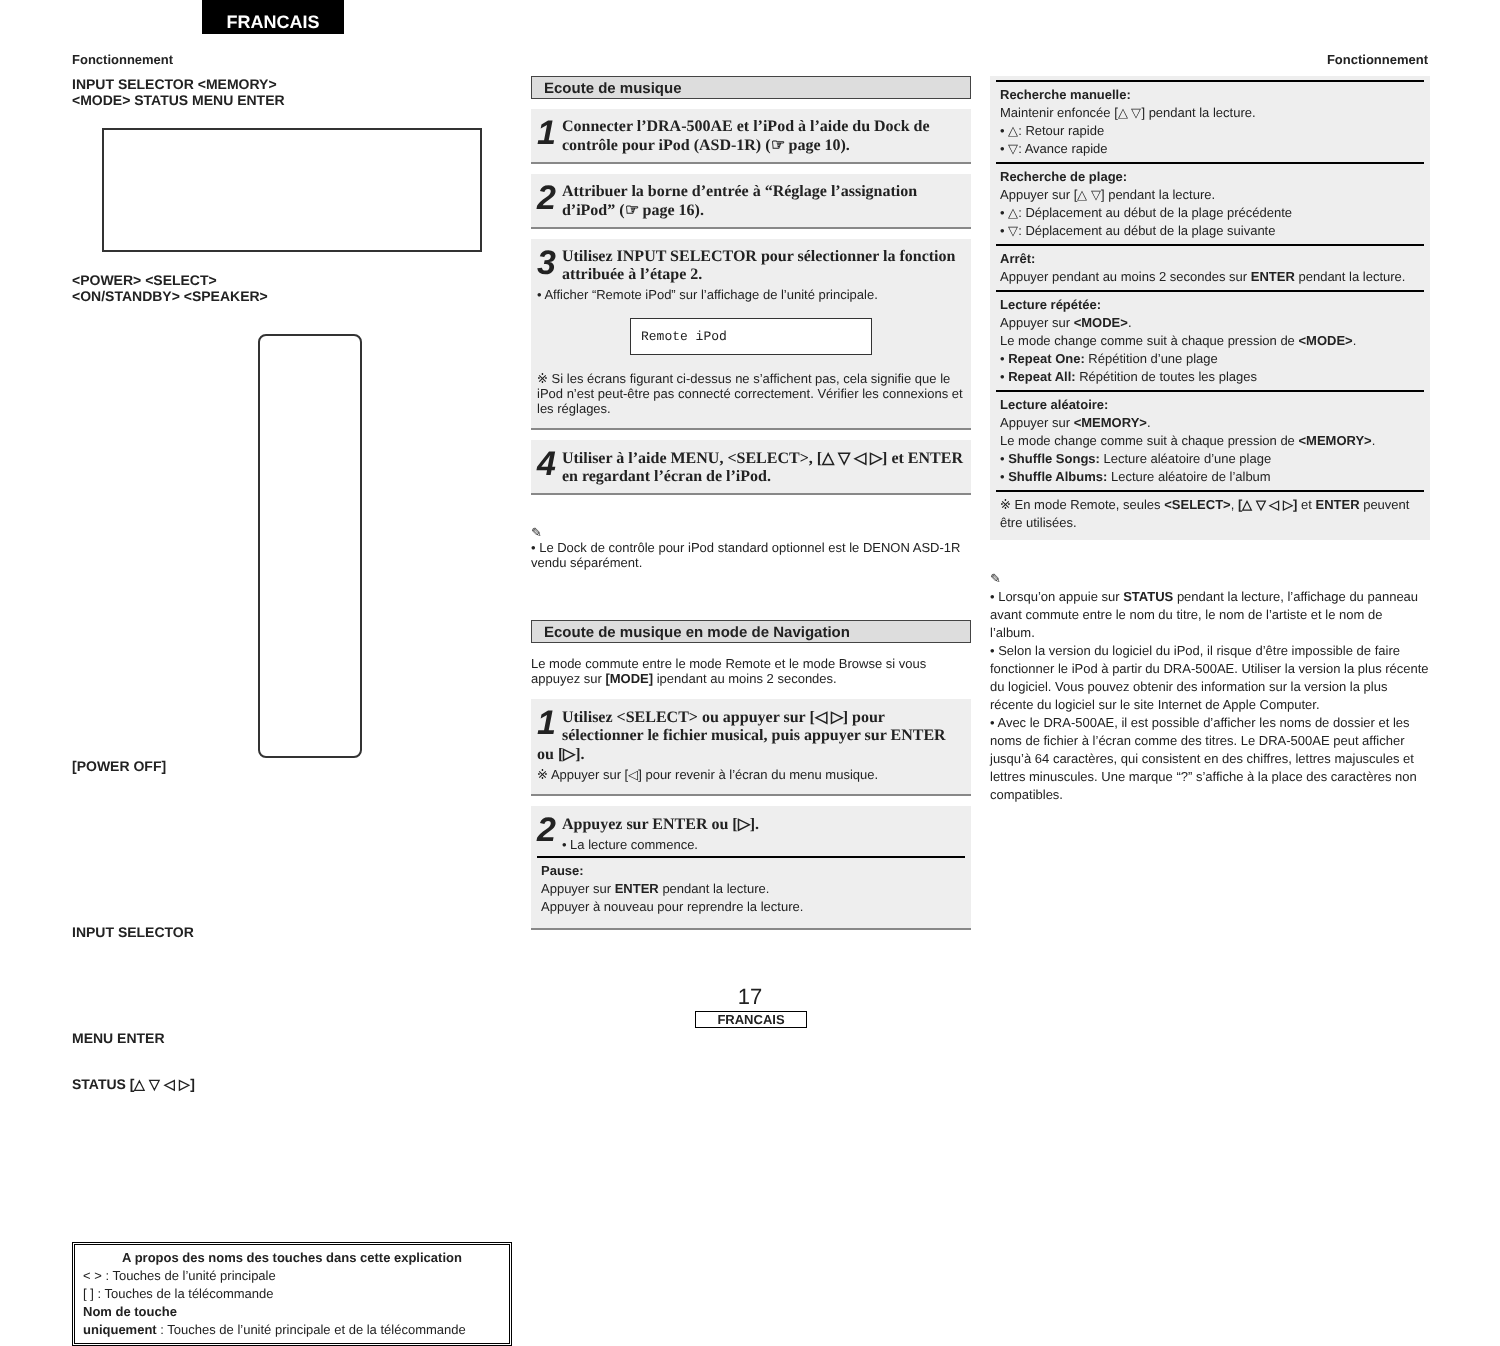FRANCAIS
Fonctionnement Fonctionnement
INPUT SELECTOR <MEMORY>
<MODE> STATUS MENU ENTER
<POWER> <SELECT>
<ON/STANDBY> <SPEAKER>
[POWER OFF]
INPUT SELECTOR
MENU ENTER
STATUS [△ ▽ ◁ ▷]
A propos des noms des touches dans cette explication
< > : Touches de l’unité principale
[ ] : Touches de la télécommande
Nom de touche
uniquement : Touches de l’unité principale et de la télécommande
Ecoute de musique
1 Connecter l’DRA-500AE et l’iPod à l’aide du Dock de contrôle pour iPod (ASD-1R) (☞ page 10).
2 Attribuer la borne d’entrée à “Réglage l’assignation d’iPod” (☞ page 16).
3 Utilisez INPUT SELECTOR pour sélectionner la fonction attribuée à l’étape 2.
• Afficher “Remote iPod” sur l’affichage de l’unité principale.
Remote iPod
※ Si les écrans figurant ci-dessus ne s’affichent pas, cela signifie que le iPod n’est peut-être pas connecté correctement. Vérifier les connexions et les réglages.
4 Utiliser à l’aide MENU, <SELECT>, [△ ▽ ◁ ▷] et ENTER en regardant l’écran de l’iPod.
✎
• Le Dock de contrôle pour iPod standard optionnel est le DENON ASD-1R vendu séparément.
Ecoute de musique en mode de Navigation
Le mode commute entre le mode Remote et le mode Browse si vous appuyez sur [MODE] ipendant au moins 2 secondes.
1 Utilisez <SELECT> ou appuyer sur [◁ ▷] pour sélectionner le fichier musical, puis appuyer sur ENTER ou [▷].
※ Appuyer sur [◁] pour revenir à l’écran du menu musique.
2 Appuyez sur ENTER ou [▷].
• La lecture commence.
Pause:
Appuyer sur ENTER pendant la lecture.
Appuyer à nouveau pour reprendre la lecture.
Recherche manuelle:
Maintenir enfoncée [△ ▽] pendant la lecture.
• △: Retour rapide
• ▽: Avance rapide
Recherche de plage:
Appuyer sur [△ ▽] pendant la lecture.
• △: Déplacement au début de la plage précédente
• ▽: Déplacement au début de la plage suivante
Arrêt:
Appuyer pendant au moins 2 secondes sur ENTER pendant la lecture.
Lecture répétée:
Appuyer sur <MODE>.
Le mode change comme suit à chaque pression de <MODE>.
• Repeat One: Répétition d’une plage
• Repeat All: Répétition de toutes les plages
Lecture aléatoire:
Appuyer sur <MEMORY>.
Le mode change comme suit à chaque pression de <MEMORY>.
• Shuffle Songs: Lecture aléatoire d’une plage
• Shuffle Albums: Lecture aléatoire de l’album
※ En mode Remote, seules <SELECT>, [△ ▽ ◁ ▷] et ENTER peuvent être utilisées.
✎
• Lorsqu’on appuie sur STATUS pendant la lecture, l’affichage du panneau avant commute entre le nom du titre, le nom de l’artiste et le nom de l’album.
• Selon la version du logiciel du iPod, il risque d’être impossible de faire fonctionner le iPod à partir du DRA-500AE. Utiliser la version la plus récente du logiciel. Vous pouvez obtenir des information sur la version la plus récente du logiciel sur le site Internet de Apple Computer.
• Avec le DRA-500AE, il est possible d’afficher les noms de dossier et les noms de fichier à l’écran comme des titres. Le DRA-500AE peut afficher jusqu’à 64 caractères, qui consistent en des chiffres, lettres majuscules et lettres minuscules. Une marque “?” s’affiche à la place des caractères non compatibles.
17
FRANCAIS